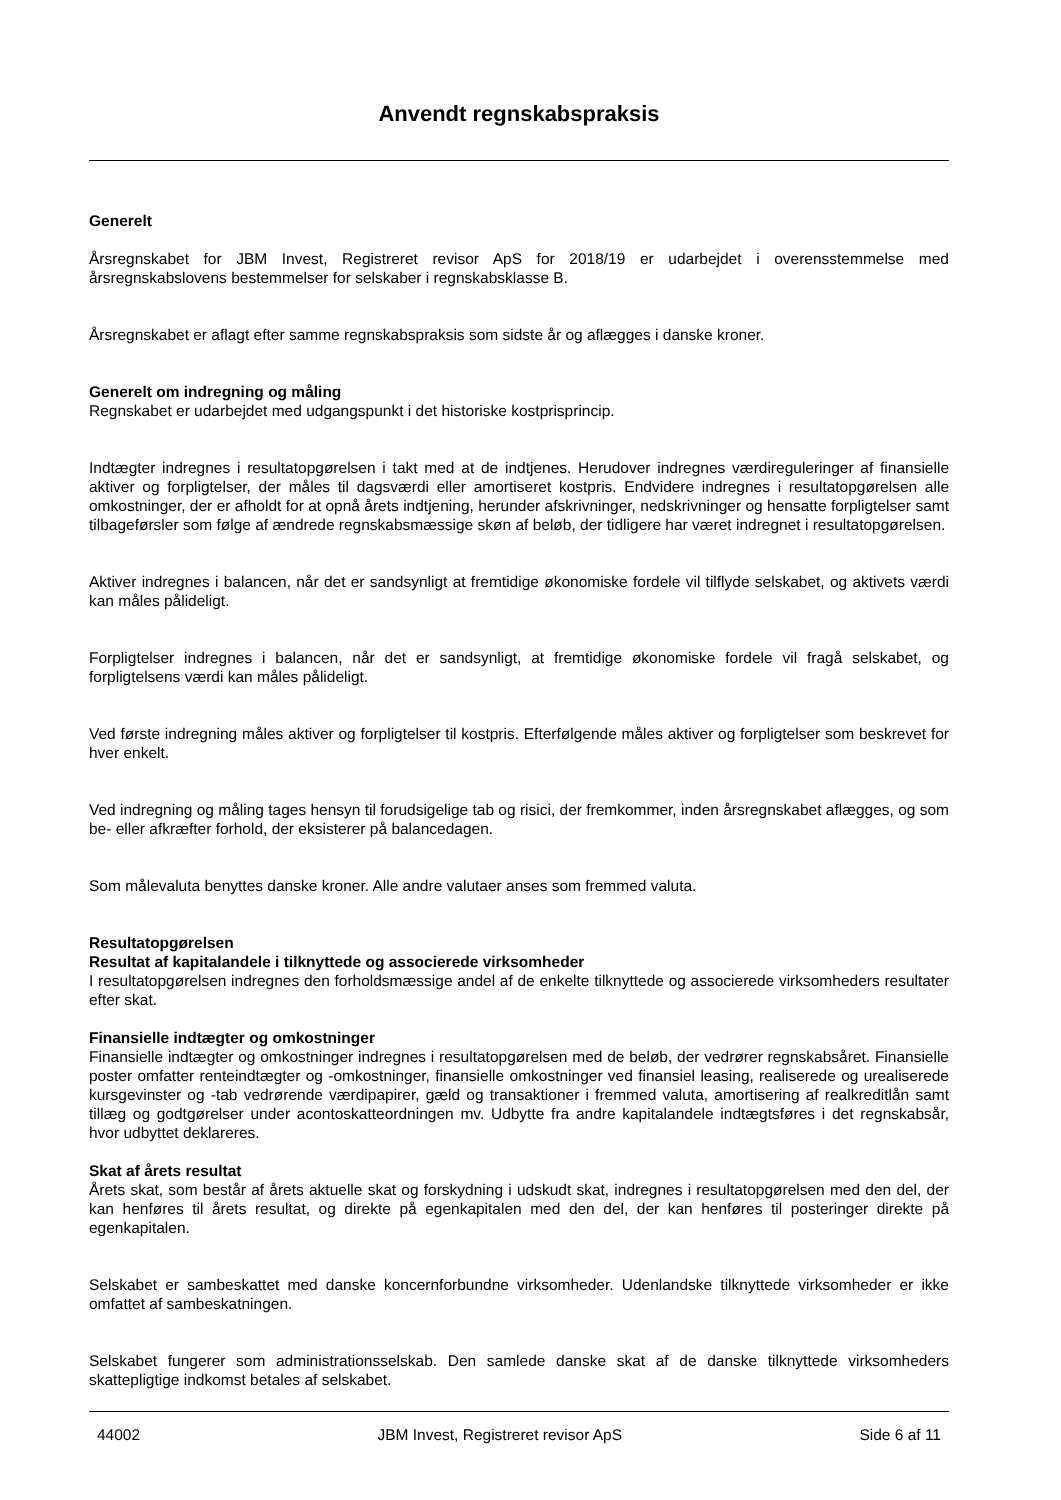Anvendt regnskabspraksis
Generelt
Årsregnskabet for JBM Invest, Registreret revisor ApS for 2018/19 er udarbejdet i overensstemmelse med årsregnskabslovens bestemmelser for selskaber i regnskabsklasse B.
Årsregnskabet er aflagt efter samme regnskabspraksis som sidste år og aflægges i danske kroner.
Generelt om indregning og måling
Regnskabet er udarbejdet med udgangspunkt i det historiske kostprisprincip.
Indtægter indregnes i resultatopgørelsen i takt med at de indtjenes. Herudover indregnes værdireguleringer af finansielle aktiver og forpligtelser, der måles til dagsværdi eller amortiseret kostpris. Endvidere indregnes i resultatopgørelsen alle omkostninger, der er afholdt for at opnå årets indtjening, herunder afskrivninger, nedskrivninger og hensatte forpligtelser samt tilbageførsler som følge af ændrede regnskabsmæssige skøn af beløb, der tidligere har været indregnet i resultatopgørelsen.
Aktiver indregnes i balancen, når det er sandsynligt at fremtidige økonomiske fordele vil tilflyde selskabet, og aktivets værdi kan måles pålideligt.
Forpligtelser indregnes i balancen, når det er sandsynligt, at fremtidige økonomiske fordele vil fragå selskabet, og forpligtelsens værdi kan måles pålideligt.
Ved første indregning måles aktiver og forpligtelser til kostpris. Efterfølgende måles aktiver og forpligtelser som beskrevet for hver enkelt.
Ved indregning og måling tages hensyn til forudsigelige tab og risici, der fremkommer, inden årsregnskabet aflægges, og som be- eller afkræfter forhold, der eksisterer på balancedagen.
Som målevaluta benyttes danske kroner. Alle andre valutaer anses som fremmed valuta.
Resultatopgørelsen
Resultat af kapitalandele i tilknyttede og associerede virksomheder
I resultatopgørelsen indregnes den forholdsmæssige andel af de enkelte tilknyttede og associerede virksomheders resultater efter skat.
Finansielle indtægter og omkostninger
Finansielle indtægter og omkostninger indregnes i resultatopgørelsen med de beløb, der vedrører regnskabsåret. Finansielle poster omfatter renteindtægter og -omkostninger, finansielle omkostninger ved finansiel leasing, realiserede og urealiserede kursgevinster og -tab vedrørende værdipapirer, gæld og transaktioner i fremmed valuta, amortisering af realkreditlån samt tillæg og godtgørelser under acontoskatteordningen mv. Udbytte fra andre kapitalandele indtægtsføres i det regnskabsår, hvor udbyttet deklareres.
Skat af årets resultat
Årets skat, som består af årets aktuelle skat og forskydning i udskudt skat, indregnes i resultatopgørelsen med den del, der kan henføres til årets resultat, og direkte på egenkapitalen med den del, der kan henføres til posteringer direkte på egenkapitalen.
Selskabet er sambeskattet med danske koncernforbundne virksomheder. Udenlandske tilknyttede virksomheder er ikke omfattet af sambeskatningen.
Selskabet fungerer som administrationsselskab. Den samlede danske skat af de danske tilknyttede virksomheders skattepligtige indkomst betales af selskabet.
44002 JBM Invest, Registreret revisor ApS Side 6 af 11